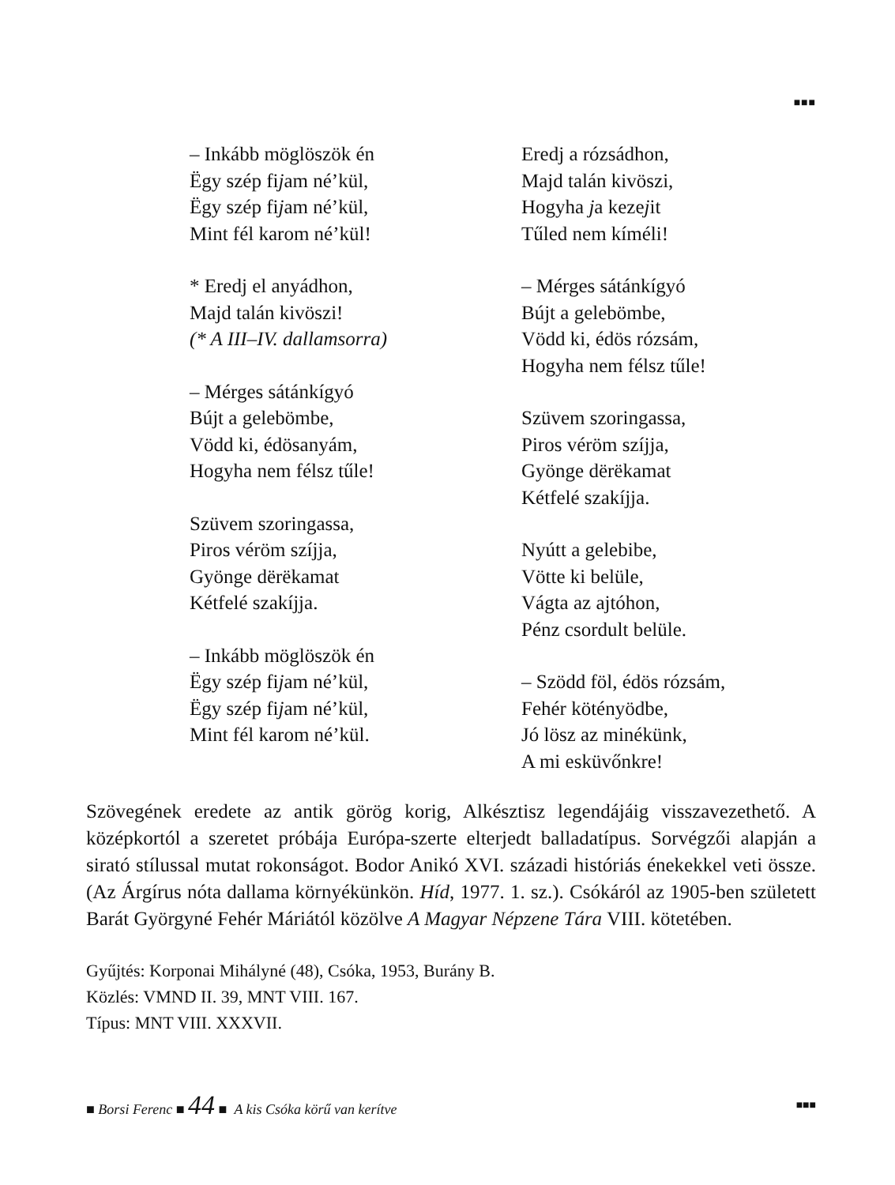■■■
– Inkább möglöszök én
Ëgy szép fijam né’kül,
Ëgy szép fijam né’kül,
Mint fél karom né’kül!
* Eredj el anyádhon,
Majd talán kivöszi!
(* A III–IV. dallamsorra)
– Mérges sátánkígyó
Bújt a gelebömbe,
Vödd ki, édösanyám,
Hogyha nem félsz tűle!
Szüvem szoringassa,
Piros véröm szíjja,
Gyönge dërëkamat
Kétfelé szakíjja.
– Inkább möglöszök én
Ëgy szép fijam né’kül,
Ëgy szép fijam né’kül,
Mint fél karom né’kül.
Eredj a rózsádhon,
Majd talán kivöszi,
Hogyha ja kezejit
Tűled nem kíméli!
– Mérges sátánkígyó
Bújt a gelebömbe,
Vödd ki, édös rózsám,
Hogyha nem félsz tűle!
Szüvem szoringassa,
Piros véröm szíjja,
Gyönge dërëkamat
Kétfelé szakíjja.
Nyútt a gelebibe,
Vötte ki belüle,
Vágta az ajtóhon,
Pénz csordult belüle.
– Szödd föl, édös rózsám,
Fehér kötényödbe,
Jó lösz az minékünk,
A mi esküvőnkre!
Szövegének eredete az antik görög korig, Alkésztisz legendájáig visszavezethető. A középkortól a szeretet próbája Európa-szerte elterjedt balladatípus. Sorvégzői alapján a sirató stílussal mutat rokonságot. Bodor Anikó XVI. századi históriás énekekkel veti össze. (Az Árgírus nóta dallama környékünkön. Híd, 1977. 1. sz.). Csókáról az 1905-ben született Barát Györgyné Fehér Máriától közölve A Magyar Népzene Tára VIII. kötetében.
Gyűjtés: Korponai Mihályné (48), Csóka, 1953, Burány B.
Közlés: VMND II. 39, MNT VIII. 167.
Típus: MNT VIII. XXXVII.
■ Borsi Ferenc ■ 44 ■ A kis Csóka körű van kerítve ■■■